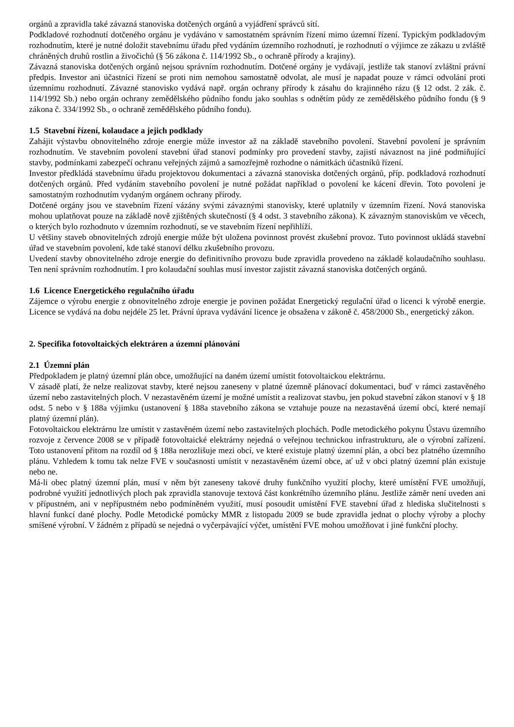orgánů a zpravidla také závazná stanoviska dotčených orgánů a vyjádření správců sítí.
Podkladové rozhodnutí dotčeného orgánu je vydáváno v samostatném správním řízení mimo územní řízení. Typickým podkladovým rozhodnutím, které je nutné doložit stavebnímu úřadu před vydáním územního rozhodnutí, je rozhodnutí o výjimce ze zákazu u zvláště chráněných druhů rostlin a živočichů (§ 56 zákona č. 114/1992 Sb., o ochraně přírody a krajiny).
Závazná stanoviska dotčených orgánů nejsou správním rozhodnutím. Dotčené orgány je vydávají, jestliže tak stanoví zvláštní právní předpis. Investor ani účastníci řízení se proti nim nemohou samostatně odvolat, ale musí je napadat pouze v rámci odvolání proti územnímu rozhodnutí. Závazné stanovisko vydává např. orgán ochrany přírody k zásahu do krajinného rázu (§ 12 odst. 2 zák. č. 114/1992 Sb.) nebo orgán ochrany zemědělského půdního fondu jako souhlas s odnětím půdy ze zemědělského půdního fondu (§ 9 zákona č. 334/1992 Sb., o ochraně zemědělského půdního fondu).
1.5 Stavební řízení, kolaudace a jejich podklady
Zahájit výstavbu obnovitelného zdroje energie může investor až na základě stavebního povolení. Stavební povolení je správním rozhodnutím. Ve stavebním povolení stavební úřad stanoví podmínky pro provedení stavby, zajistí návaznost na jiné podmiňující stavby, podmínkami zabezpečí ochranu veřejných zájmů a samozřejmě rozhodne o námitkách účastníků řízení.
Investor předkládá stavebnímu úřadu projektovou dokumentaci a závazná stanoviska dotčených orgánů, příp. podkladová rozhodnutí dotčených orgánů. Před vydáním stavebního povolení je nutné požádat například o povolení ke kácení dřevin. Toto povolení je samostatným rozhodnutím vydaným orgánem ochrany přírody.
Dotčené orgány jsou ve stavebním řízení vázány svými závaznými stanovisky, které uplatnily v územním řízení. Nová stanoviska mohou uplatňovat pouze na základě nově zjištěných skutečností (§ 4 odst. 3 stavebního zákona). K závazným stanoviskům ve věcech, o kterých bylo rozhodnuto v územním rozhodnutí, se ve stavebním řízení nepřihlíží.
U většiny staveb obnovitelných zdrojů energie může být uložena povinnost provést zkušební provoz. Tuto povinnost ukládá stavební úřad ve stavebním povolení, kde také stanoví délku zkušebního provozu.
Uvedení stavby obnovitelného zdroje energie do definitivního provozu bude zpravidla provedeno na základě kolaudačního souhlasu. Ten není správním rozhodnutím. I pro kolaudační souhlas musí investor zajistit závazná stanoviska dotčených orgánů.
1.6 Licence Energetického regulačního úřadu
Zájemce o výrobu energie z obnovitelného zdroje energie je povinen požádat Energetický regulační úřad o licenci k výrobě energie. Licence se vydává na dobu nejdéle 25 let. Právní úprava vydávání licence je obsažena v zákoně č. 458/2000 Sb., energetický zákon.
2. Specifika fotovoltaických elektráren a územní plánování
2.1 Územní plán
Předpokladem je platný územní plán obce, umožňující na daném území umístit fotovoltaickou elektrárnu.
V zásadě platí, že nelze realizovat stavby, které nejsou zaneseny v platné územně plánovací dokumentaci, buď v rámci zastavěného území nebo zastavitelných ploch. V nezastavěném území je možné umístit a realizovat stavbu, jen pokud stavební zákon stanoví v § 18 odst. 5 nebo v § 188a výjimku (ustanovení § 188a stavebního zákona se vztahuje pouze na nezastavěná území obcí, které nemají platný územní plán).
Fotovoltaickou elektrárnu lze umístit v zastavěném území nebo zastavitelných plochách. Podle metodického pokynu Ústavu územního rozvoje z července 2008 se v případě fotovoltaické elektrárny nejedná o veřejnou technickou infrastrukturu, ale o výrobní zařízení. Toto ustanovení přitom na rozdíl od § 188a nerozlišuje mezi obcí, ve které existuje platný územní plán, a obcí bez platného územního plánu. Vzhledem k tomu tak nelze FVE v současnosti umístit v nezastavěném území obce, ať už v obci platný územní plán existuje nebo ne.
Má-li obec platný územní plán, musí v něm být zaneseny takové druhy funkčního využití plochy, které umístění FVE umožňují, podrobné využití jednotlivých ploch pak zpravidla stanovuje textová část konkrétního územního plánu. Jestliže záměr není uveden ani v přípustném, ani v nepřípustném nebo podmíněném využití, musí posoudit umístění FVE stavební úřad z hlediska slučitelnosti s hlavní funkcí dané plochy. Podle Metodické pomůcky MMR z listopadu 2009 se bude zpravidla jednat o plochy výroby a plochy smíšené výrobní. V žádném z případů se nejedná o vyčerpávající výčet, umístění FVE mohou umožňovat i jiné funkční plochy.